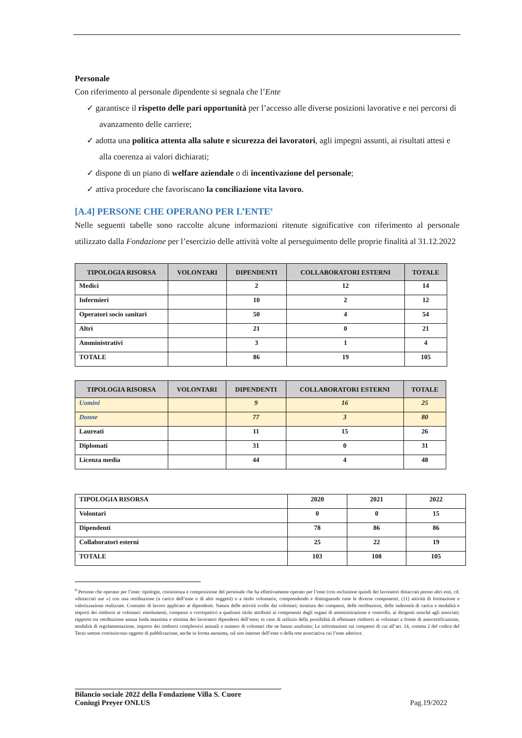Personale
Con riferimento al personale dipendente si segnala che l’Ente
✓ garantisce il rispetto delle pari opportunità per l’accesso alle diverse posizioni lavorative e nei percorsi di avanzamento delle carriere;
✓ adotta una politica attenta alla salute e sicurezza dei lavoratori, agli impegni assunti, ai risultati attesi e alla coerenza ai valori dichiarati;
✓ dispone di un piano di welfare aziendale o di incentivazione del personale;
✓ attiva procedure che favoriscano la conciliazione vita lavoro.
[A.4] PERSONE CHE OPERANO PER L’ENTE<sup>9</sup>
Nelle seguenti tabelle sono raccolte alcune informazioni ritenute significative con riferimento al personale utilizzato dalla Fondazione per l’esercizio delle attività volte al perseguimento delle proprie finalità al 31.12.2022
| TIPOLOGIA RISORSA | VOLONTARI | DIPENDENTI | COLLABORATORI ESTERNI | TOTALE |
| --- | --- | --- | --- | --- |
| Medici | | 2 | 12 | 14 |
| Infermieri | | 10 | 2 | 12 |
| Operatori socio sanitari | | 50 | 4 | 54 |
| Altri | | 21 | 0 | 21 |
| Amministrativi | | 3 | 1 | 4 |
| TOTALE | | 86 | 19 | 105 |
| TIPOLOGIA RISORSA | VOLONTARI | DIPENDENTI | COLLABORATORI ESTERNI | TOTALE |
| --- | --- | --- | --- | --- |
| Uomini | | 9 | 16 | 25 |
| Donne | | 77 | 3 | 80 |
| Laureati | | 11 | 15 | 26 |
| Diplomati | | 31 | 0 | 31 |
| Licenza media | | 44 | 4 | 48 |
| TIPOLOGIA RISORSA | 2020 | 2021 | 2022 |
| Volontari | 0 | 0 | 15 |
| Dipendenti | 78 | 86 | 86 |
| Collaboratori esterni | 25 | 22 | 19 |
| TOTALE | 103 | 108 | 105 |
<sup>9</sup> Persone che operano per l’ente: tipologie, consistenza e composizione del personale che ha effettivamente operato per l’ente (con esclusione quindi dei lavoratori distaccati presso altri enti, cd. «distaccati out ») con una retribuzione (a carico dell’ente o di altri soggetti) o a titolo volontario, comprendendo e distinguendo tutte le diverse componenti; (11) attività di formazione e valorizzazione realizzate. Contratto di lavoro applicato ai dipendenti. Natura delle attività svolte dai volontari; struttura dei compensi, delle retribuzioni, delle indennità di carica e modalità e importi dei rimborsi ai volontari: emolumenti, compensi o corrispettivi a qualsiasi titolo attribuiti ai componenti degli organi di amministrazione e controllo, ai dirigenti nonché agli associati; rapporto tra retribuzione annua lorda massima e minima dei lavoratori dipendenti dell’ente; in caso di utilizzo della possibilità di effettuare rimborsi ai volontari a fronte di autocertificazione, modalità di regolamentazione, importo dei rimborsi complessivi annuali e numero di volontari che ne hanno usufruito; Le informazioni sui compensi di cui all’art. 14, comma 2 del codice del Terzo settore costituiscono oggetto di pubblicazione, anche in forma anonima, sul sito internet dell’ente o della rete associativa cui l’ente aderisce.
Bilancio sociale 2022 della Fondazione Villa S. Cuore
Coniugi Preyer ONLUS
Pag.19/2022